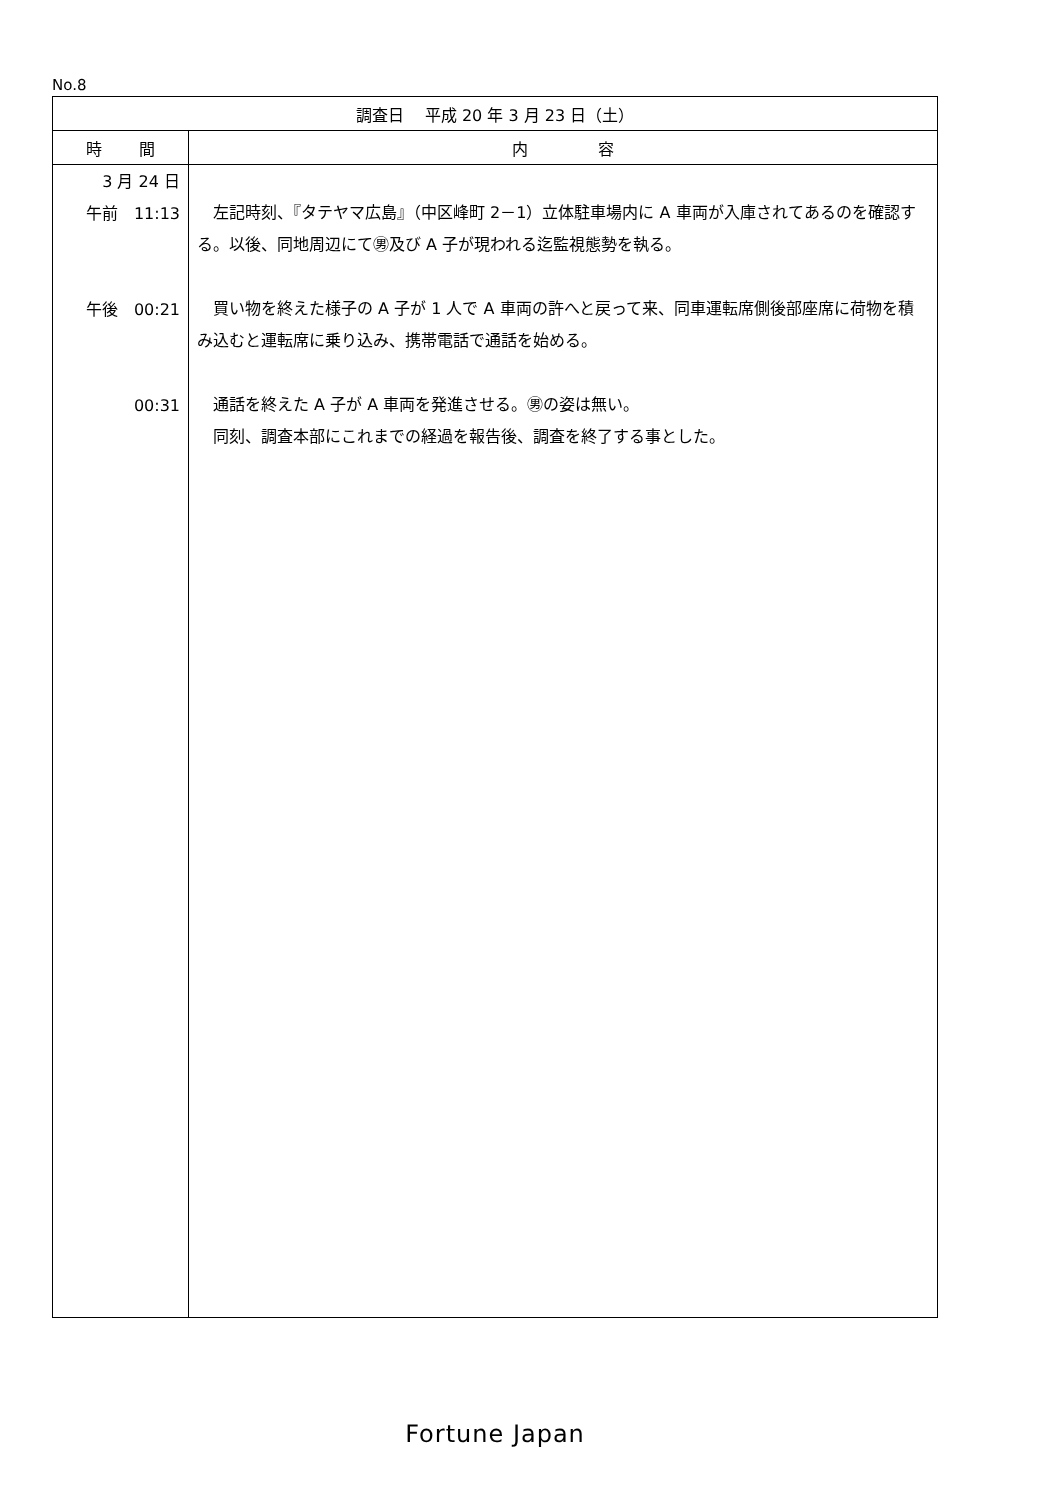No.8
| 調査日 平成 20 年 3 月 23 日（土） | |
| --- | --- |
| 時 間 | 内 容 |
| 3 月 24 日 午前 11:13 午後 00:21 00:31 | 左記時刻、『タテヤマ広島』（中区峰町 2－1）立体駐車場内に A 車両が入庫されてあるのを確認する。以後、同地周辺にて㊚及び A 子が現われる迄監視態勢を執る。 買い物を終えた様子の A 子が 1 人で A 車両の許へと戻って来、同車運転席側後部座席に荷物を積み込むと運転席に乗り込み、携帯電話で通話を始める。 通話を終えた A 子が A 車両を発進させる。㊚の姿は無い。 同刻、調査本部にこれまでの経過を報告後、調査を終了する事とした。 |
Fortune Japan